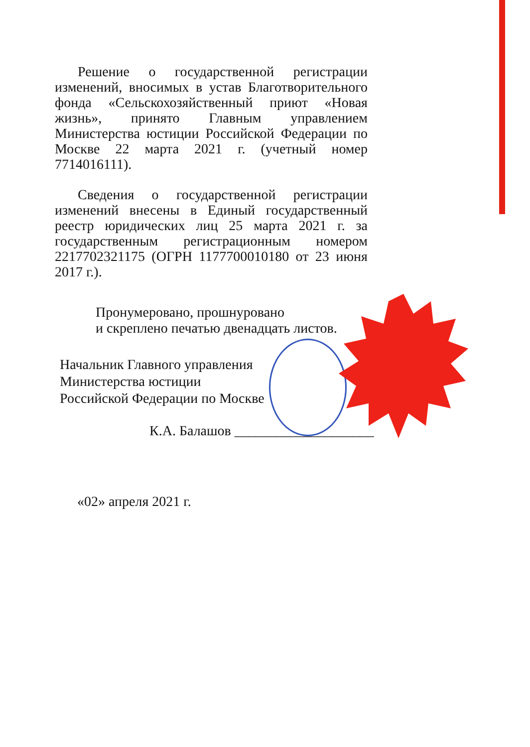Решение о государственной регистрации изменений, вносимых в устав Благотворительного фонда «Сельскохозяйственный приют «Новая жизнь», принято Главным управлением Министерства юстиции Российской Федерации по Москве 22 марта 2021 г. (учетный номер 7714016111).
Сведения о государственной регистрации изменений внесены в Единый государственный реестр юридических лиц 25 марта 2021 г. за государственным регистрационным номером 2217702321175 (ОГРН 1177700010180 от 23 июня 2017 г.).
Пронумеровано, прошнуровано
и скреплено печатью двенадцать листов.
Начальник Главного управления
Министерства юстиции
Российской Федерации по Москве
К.А. Балашов ____________________
«02» апреля 2021 г.